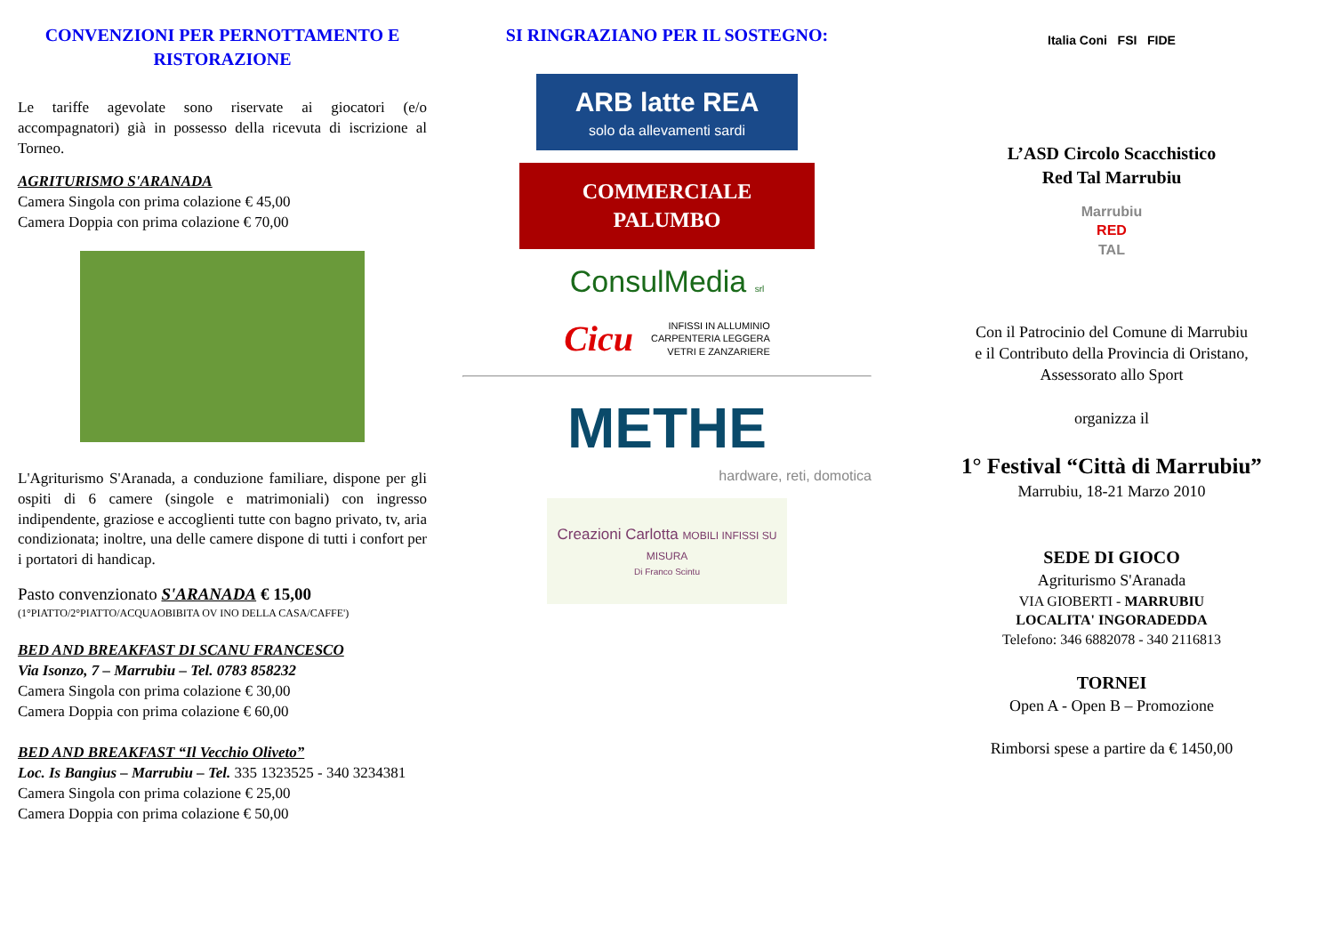CONVENZIONI PER PERNOTTAMENTO E RISTORAZIONE
Le tariffe agevolate sono riservate ai giocatori (e/o accompagnatori) già in possesso della ricevuta di iscrizione al Torneo.
AGRITURISMO S'ARANADA
Camera Singola con prima colazione € 45,00
Camera Doppia con prima colazione € 70,00
L'Agriturismo S'Aranada, a conduzione familiare, dispone per gli ospiti di 6 camere (singole e matrimoniali) con ingresso indipendente, graziose e accoglienti tutte con bagno privato, tv, aria condizionata; inoltre, una delle camere dispone di tutti i confort per i portatori di handicap.
Pasto convenzionato S'ARANADA € 15,00
(1°PIATTO/2°PIATTO/ACQUAOBIBITA OV INO DELLA CASA/CAFFE')
BED AND BREAKFAST DI SCANU FRANCESCO
Via Isonzo, 7 – Marrubiu – Tel. 0783 858232
Camera Singola con prima colazione € 30,00
Camera Doppia con prima colazione € 60,00
BED AND BREAKFAST “Il Vecchio Oliveto”
Loc. Is Bangius – Marrubiu – Tel. 335 1323525 - 340 3234381
Camera Singola con prima colazione € 25,00
Camera Doppia con prima colazione € 50,00
SI RINGRAZIANO PER IL SOSTEGNO:
ARB latte REA
solo da allevamenti sardi
COMMERCIALE
PALUMBO
ConsulMedia srl
Cicu INFISSI IN ALLUMINIO
CARPENTERIA LEGGERA
VETRI E ZANZARIERE
METHE
hardware, reti, domotica
Creazioni Carlotta MOBILI INFISSI SU MISURA
Di Franco Scintu
Italia Coni FSI FIDE
L’ASD Circolo Scacchistico
Red Tal Marrubiu
Marrubiu
RED
TAL
Con il Patrocinio del Comune di Marrubiu
e il Contributo della Provincia di Oristano,
Assessorato allo Sport
organizza il
1° Festival “Città di Marrubiu”
Marrubiu, 18-21 Marzo 2010
SEDE DI GIOCO
Agriturismo S'Aranada
VIA GIOBERTI - MARRUBIU
LOCALITA' INGORADEDDA
Telefono: 346 6882078 - 340 2116813
TORNEI
Open A - Open B – Promozione
Rimborsi spese a partire da € 1450,00